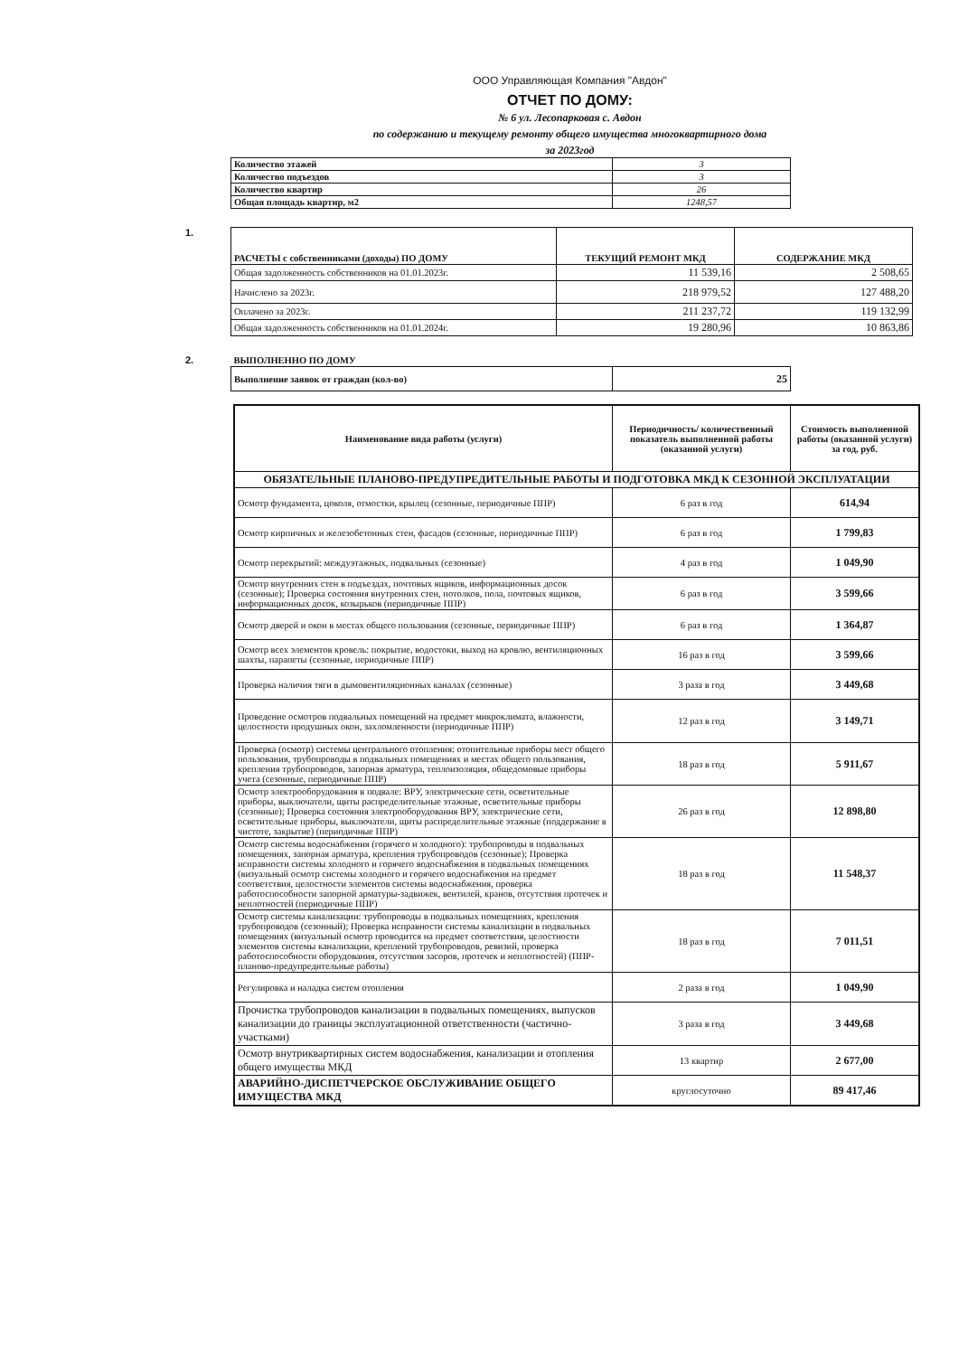ООО Управляющая Компания "Авдон"
ОТЧЕТ ПО ДОМУ:
№ 6 ул. Лесопарковая с. Авдон
по содержанию и текущему ремонту общего имущества многоквартирного дома
за 2023год
| Количество этажей | 3 |
| Количество подъездов | 3 |
| Количество квартир | 26 |
| Общая площадь квартир, м2 | 1248,57 |
1.
| РАСЧЕТЫ с собственниками (доходы) ПО ДОМУ | ТЕКУЩИЙ РЕМОНТ МКД | СОДЕРЖАНИЕ МКД |
| --- | --- | --- |
| Общая задолженность собственников на 01.01.2023г. | 11 539,16 | 2 508,65 |
| Начислено за 2023г. | 218 979,52 | 127 488,20 |
| Оплачено за 2023г. | 211 237,72 | 119 132,99 |
| Общая задолженность собственников на 01.01.2024г. | 19 280,96 | 10 863,86 |
2.
| ВЫПОЛНЕННО ПО ДОМУ | |
| Выполнение заявок от граждан (кол-во) | 25 |
| Наименование вида работы (услуги) | Периодичность/ количественный показатель выполненной работы (оказанной услуги) | Стоимость выполненной работы (оказанной услуги) за год, руб. |
| --- | --- | --- |
| ОБЯЗАТЕЛЬНЫЕ ПЛАНОВО-ПРЕДУПРЕДИТЕЛЬНЫЕ РАБОТЫ И ПОДГОТОВКА МКД К СЕЗОННОЙ ЭКСПЛУАТАЦИИ | | |
| Осмотр фундамента, цоколя, отмостки, крылец (сезонные, периодичные ППР) | 6 раз в год | 614,94 |
| Осмотр кирпичных и железобетонных стен, фасадов (сезонные, периодичные ППР) | 6 раз в год | 1 799,83 |
| Осмотр перекрытий: междуэтажных, подвальных (сезонные) | 4 раз в год | 1 049,90 |
| Осмотр внутренних стен в подъездах, почтовых ящиков, информационных досок (сезонные); Проверка состояния внутренних стен, потолков, пола, почтовых ящиков, информационных досок, козырьков (периодичные ППР) | 6 раз в год | 3 599,66 |
| Осмотр дверей и окон в местах общего пользования (сезонные, периодичные ППР) | 6 раз в год | 1 364,87 |
| Осмотр всех элементов кровель: покрытие, водостоки, выход на кровлю, вентиляционных шахты, парапеты (сезонные, периодичные ППР) | 16 раз в год | 3 599,66 |
| Проверка наличия тяги в дымовентиляционных каналах (сезонные) | 3 раза в год | 3 449,68 |
| Проведение осмотров подвальных помещений на предмет микроклимата, влажности, целостности продушных окон, захломленности (периодичные ППР) | 12 раз в год | 3 149,71 |
| Проверка (осмотр) системы центрального отопления: отопительные приборы мест общего пользования, трубопроводы в подвальных помещениях и местах общего пользования, крепления трубопроводов, запорная арматура, теплоизоляция, общедомовые приборы учета (сезонные, периодичные ППР) | 18 раз в год | 5 911,67 |
| Осмотр электрооборудования в подвале: ВРУ, электрические сети, осветительные приборы, выключатели, щиты распределительные этажные, осветительные приборы (сезонные); Проверка состояния электрооборудования ВРУ, электрические сети, осветительные приборы, выключатели, щиты распределительные этажные (поддержание в чистоте, закрытие) (периодичные ППР) | 26 раз в год | 12 898,80 |
| Осмотр системы водоснабжения (горячего и холодного): трубопроводы в подвальных помещениях, запорная арматура, крепления трубопроводов (сезонные); Проверка исправности системы холодного и горячего водоснабжения в подвальных помещениях (визуальный осмотр системы холодного и горячего водоснабжения на предмет соответствия, целостности элементов системы водоснабжения, проверка работоспособности запорной арматуры-задвижек, вентилей, кранов, отсутствия протечек и неплотностей (периодичные ППР) | 18 раз в год | 11 548,37 |
| Осмотр системы канализации: трубопроводы в подвальных помещениях, крепления трубопроводов (сезонный); Проверка исправности системы канализации в подвальных помещениях (визуальный осмотр проводится на предмет соответствия, целостности элементов системы канализации, креплений трубопроводов, ревизий, проверка работоспособности оборудования, отсутствия засоров, протечек и неплотностей) (ППР-планово-предупредительные работы) | 18 раз в год | 7 011,51 |
| Регулировка и наладка систем отопления | 2 раза в год | 1 049,90 |
| Прочистка трубопроводов канализации в подвальных помещениях, выпусков канализации до границы эксплуатационной ответственности (частично- участками) | 3 раза в год | 3 449,68 |
| Осмотр внутриквартирных систем водоснабжения, канализации и отопления общего имущества МКД | 13 квартир | 2 677,00 |
| АВАРИЙНО-ДИСПЕТЧЕРСКОЕ ОБСЛУЖИВАНИЕ ОБЩЕГО ИМУЩЕСТВА МКД | круглосуточно | 89 417,46 |